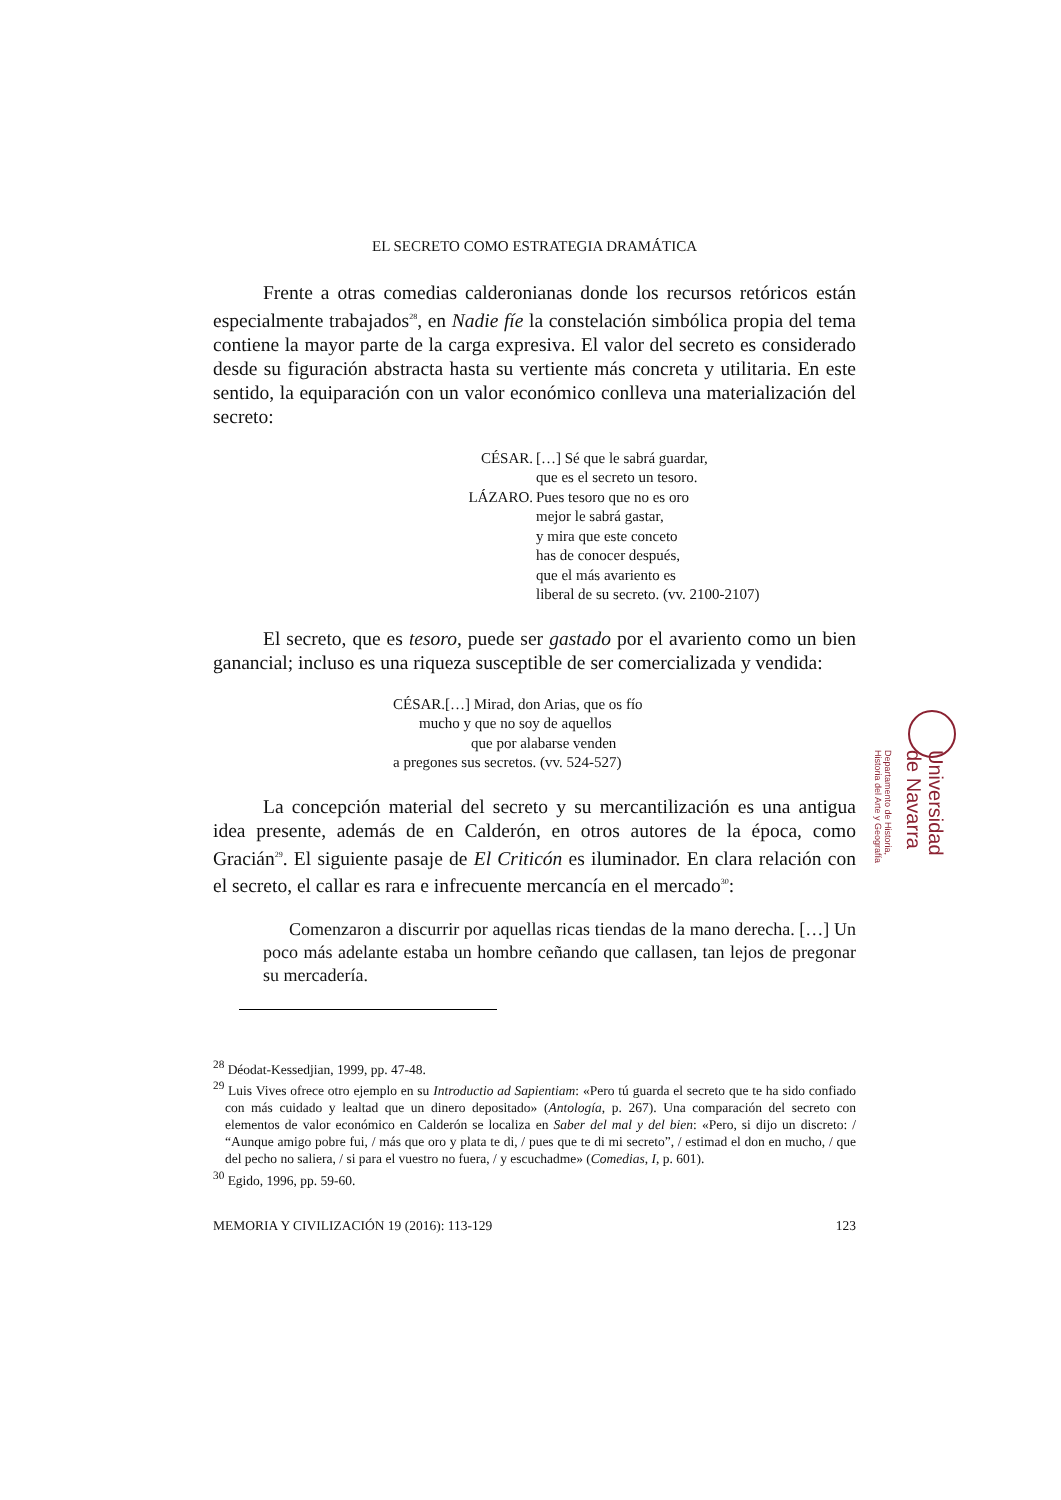Departamento de Historia,
Historia del Arte y Geografía
Universidad
de Navarra
EL SECRETO COMO ESTRATEGIA DRAMÁTICA
Frente a otras comedias calderonianas donde los recursos retóricos están especialmente trabajados<sup>28</sup>, en Nadie fíe la constelación simbólica propia del tema contiene la mayor parte de la carga expresiva. El valor del secreto es considerado desde su figuración abstracta hasta su vertiente más concreta y utilitaria. En este sentido, la equiparación con un valor económico conlleva una materialización del secreto:
CÉSAR. […] Sé que le sabrá guardar,
que es el secreto un tesoro.
LÁZARO. Pues tesoro que no es oro
mejor le sabrá gastar,
y mira que este conceto
has de conocer después,
que el más avariento es
liberal de su secreto. (vv. 2100-2107)
El secreto, que es tesoro, puede ser gastado por el avariento como un bien ganancial; incluso es una riqueza susceptible de ser comercializada y vendida:
CÉSAR.[…] Mirad, don Arias, que os fío
mucho y que no soy de aquellos
que por alabarse venden
a pregones sus secretos. (vv. 524-527)
La concepción material del secreto y su mercantilización es una antigua idea presente, además de en Calderón, en otros autores de la época, como Gracián<sup>29</sup>. El siguiente pasaje de El Criticón es iluminador. En clara relación con el secreto, el callar es rara e infrecuente mercancía en el mercado<sup>30</sup>:
Comenzaron a discurrir por aquellas ricas tiendas de la mano derecha. […] Un poco más adelante estaba un hombre ceñando que callasen, tan lejos de pregonar su mercadería.
<sup>28</sup> Déodat-Kessedjian, 1999, pp. 47-48.
<sup>29</sup> Luis Vives ofrece otro ejemplo en su Introductio ad Sapientiam: «Pero tú guarda el secreto que te ha sido confiado con más cuidado y lealtad que un dinero depositado» (Antología, p. 267). Una comparación del secreto con elementos de valor económico en Calderón se localiza en Saber del mal y del bien: «Pero, si dijo un discreto: / “Aunque amigo pobre fui, / más que oro y plata te di, / pues que te di mi secreto”, / estimad el don en mucho, / que del pecho no saliera, / si para el vuestro no fuera, / y escuchadme» (Comedias, I, p. 601).
<sup>30</sup> Egido, 1996, pp. 59-60.
MEMORIA Y CIVILIZACIÓN 19 (2016): 113-129 123